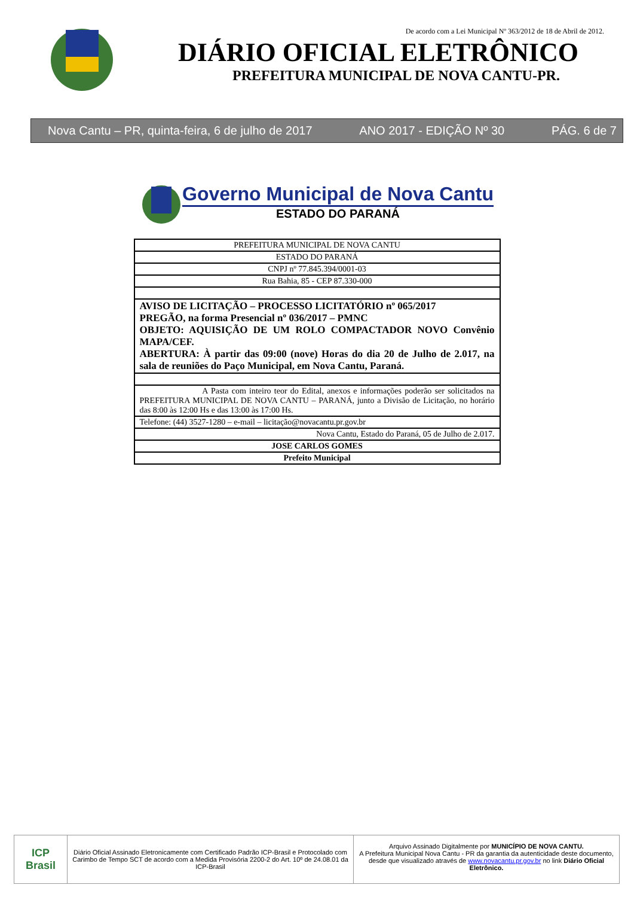De acordo com a Lei Municipal Nº 363/2012 de 18 de Abril de 2012.
DIÁRIO OFICIAL ELETRÔNICO
PREFEITURA MUNICIPAL DE NOVA CANTU-PR.
Nova Cantu – PR, quinta-feira, 6 de julho de 2017 ANO 2017 - EDIÇÃO Nº 30 PÁG. 6 de 7
Governo Municipal de Nova Cantu
ESTADO DO PARANÁ
| PREFEITURA MUNICIPAL DE NOVA CANTU |
| ESTADO DO PARANÁ |
| CNPJ nº 77.845.394/0001-03 |
| Rua Bahia, 85 - CEP 87.330-000 |
| AVISO DE LICITAÇÃO – PROCESSO LICITATÓRIO nº 065/2017 PREGÃO, na forma Presencial nº 036/2017 – PMNC OBJETO: AQUISIÇÃO DE UM ROLO COMPACTADOR NOVO Convênio MAPA/CEF. ABERTURA: À partir das 09:00 (nove) Horas do dia 20 de Julho de 2.017, na sala de reuniões do Paço Municipal, em Nova Cantu, Paraná. |
| A Pasta com inteiro teor do Edital, anexos e informações poderão ser solicitados na PREFEITURA MUNICIPAL DE NOVA CANTU – PARANÁ, junto a Divisão de Licitação, no horário das 8:00 às 12:00 Hs e das 13:00 às 17:00 Hs. |
| Telefone: (44) 3527-1280 – e-mail – licitação@novacantu.pr.gov.br |
| Nova Cantu, Estado do Paraná, 05 de Julho de 2.017. |
| JOSE CARLOS GOMES |
| Prefeito Municipal |
ICP
Brasil
Diário Oficial Assinado Eletronicamente com Certificado Padrão ICP-Brasil e Protocolado com Carimbo de Tempo SCT de acordo com a Medida Provisória 2200-2 do Art. 10º de 24.08.01 da ICP-Brasil
Arquivo Assinado Digitalmente por MUNICÍPIO DE NOVA CANTU.
A Prefeitura Municipal Nova Cantu - PR da garantia da autenticidade deste documento, desde que visualizado através de www.novacantu.pr.gov.br no link Diário Oficial Eletrônico.